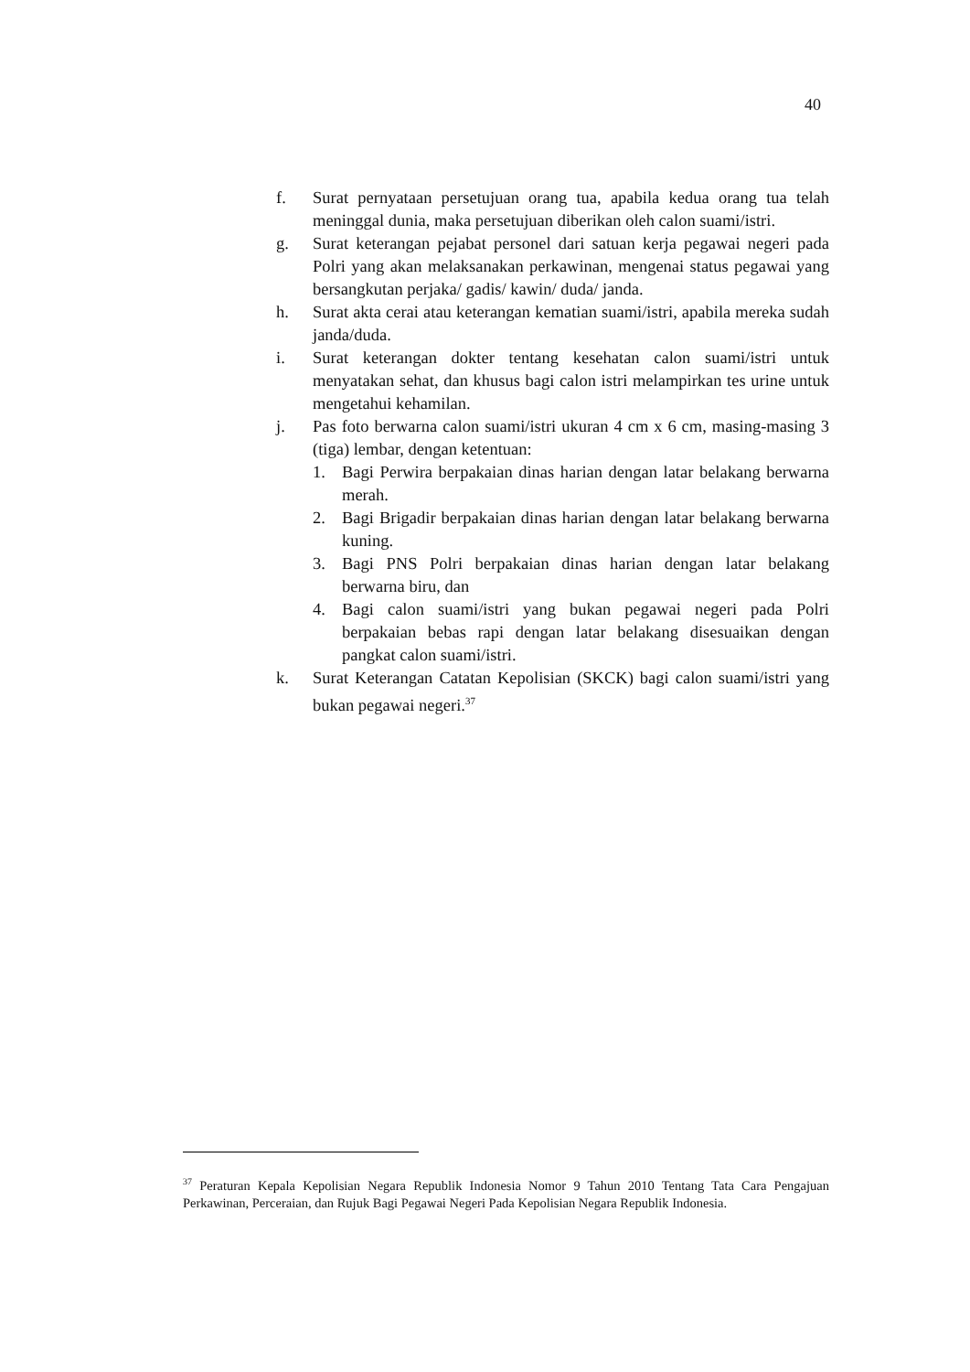40
f. Surat pernyataan persetujuan orang tua, apabila kedua orang tua telah meninggal dunia, maka persetujuan diberikan oleh calon suami/istri.
g. Surat keterangan pejabat personel dari satuan kerja pegawai negeri pada Polri yang akan melaksanakan perkawinan, mengenai status pegawai yang bersangkutan perjaka/ gadis/ kawin/ duda/ janda.
h. Surat akta cerai atau keterangan kematian suami/istri, apabila mereka sudah janda/duda.
i. Surat keterangan dokter tentang kesehatan calon suami/istri untuk menyatakan sehat, dan khusus bagi calon istri melampirkan tes urine untuk mengetahui kehamilan.
j. Pas foto berwarna calon suami/istri ukuran 4 cm x 6 cm, masing-masing 3 (tiga) lembar, dengan ketentuan:
1. Bagi Perwira berpakaian dinas harian dengan latar belakang berwarna merah.
2. Bagi Brigadir berpakaian dinas harian dengan latar belakang berwarna kuning.
3. Bagi PNS Polri berpakaian dinas harian dengan latar belakang berwarna biru, dan
4. Bagi calon suami/istri yang bukan pegawai negeri pada Polri berpakaian bebas rapi dengan latar belakang disesuaikan dengan pangkat calon suami/istri.
k. Surat Keterangan Catatan Kepolisian (SKCK) bagi calon suami/istri yang bukan pegawai negeri.<sup>37</sup>
<sup>37</sup> Peraturan Kepala Kepolisian Negara Republik Indonesia Nomor 9 Tahun 2010 Tentang Tata Cara Pengajuan Perkawinan, Perceraian, dan Rujuk Bagi Pegawai Negeri Pada Kepolisian Negara Republik Indonesia.